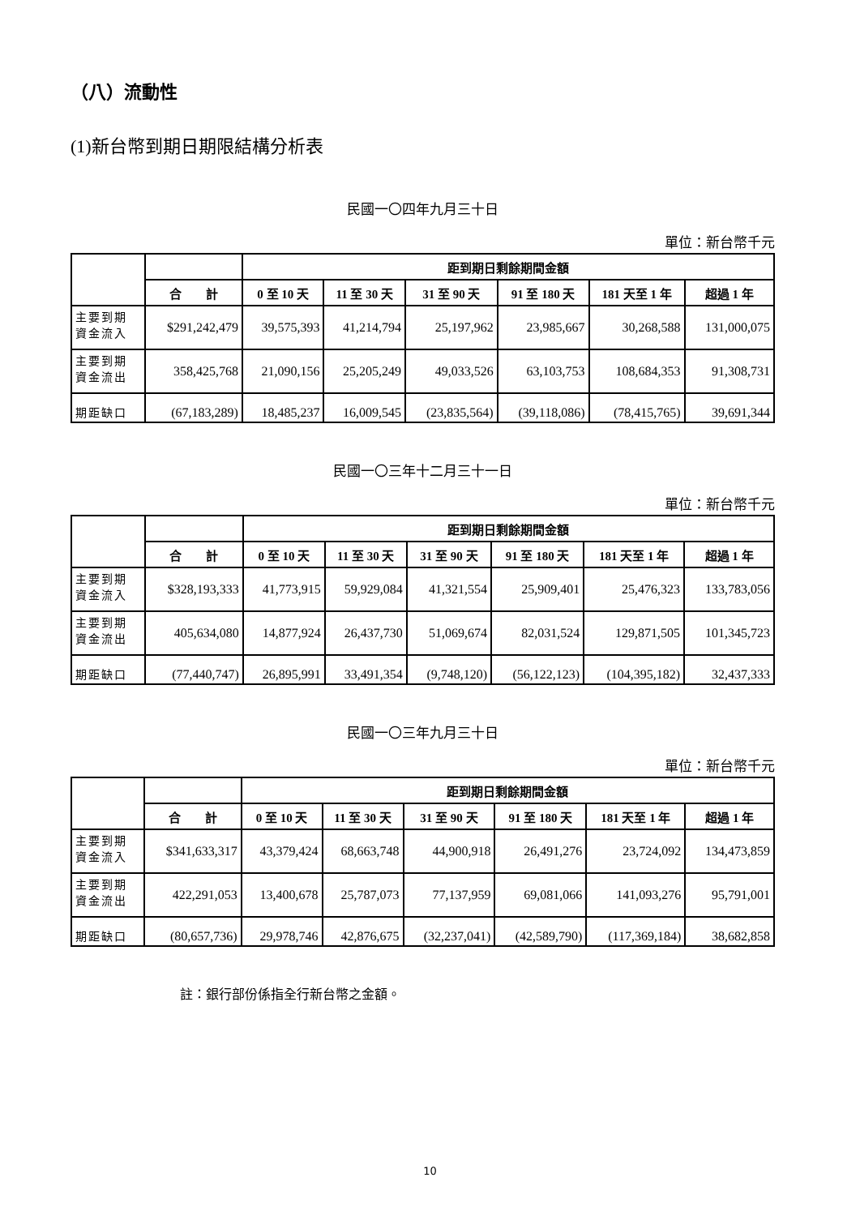（八）流動性
(1)新台幣到期日期限結構分析表
民國一〇四年九月三十日
單位：新台幣千元
| | | 距到期日剩餘期間金額 | | | | | |
| --- | --- | --- | --- | --- | --- | --- | --- |
| | 合 計 | 0 至 10 天 | 11 至 30 天 | 31 至 90 天 | 91 至 180 天 | 181 天至 1 年 | 超過 1 年 |
| 主要到期 資金流入 | $291,242,479 | 39,575,393 | 41,214,794 | 25,197,962 | 23,985,667 | 30,268,588 | 131,000,075 |
| 主要到期 資金流出 | 358,425,768 | 21,090,156 | 25,205,249 | 49,033,526 | 63,103,753 | 108,684,353 | 91,308,731 |
| 期距缺口 | (67,183,289) | 18,485,237 | 16,009,545 | (23,835,564) | (39,118,086) | (78,415,765) | 39,691,344 |
民國一〇三年十二月三十一日
單位：新台幣千元
| | | 距到期日剩餘期間金額 | | | | | |
| --- | --- | --- | --- | --- | --- | --- | --- |
| | 合 計 | 0 至 10 天 | 11 至 30 天 | 31 至 90 天 | 91 至 180 天 | 181 天至 1 年 | 超過 1 年 |
| 主要到期 資金流入 | $328,193,333 | 41,773,915 | 59,929,084 | 41,321,554 | 25,909,401 | 25,476,323 | 133,783,056 |
| 主要到期 資金流出 | 405,634,080 | 14,877,924 | 26,437,730 | 51,069,674 | 82,031,524 | 129,871,505 | 101,345,723 |
| 期距缺口 | (77,440,747) | 26,895,991 | 33,491,354 | (9,748,120) | (56,122,123) | (104,395,182) | 32,437,333 |
民國一〇三年九月三十日
單位：新台幣千元
| | | 距到期日剩餘期間金額 | | | | | |
| --- | --- | --- | --- | --- | --- | --- | --- |
| | 合 計 | 0 至 10 天 | 11 至 30 天 | 31 至 90 天 | 91 至 180 天 | 181 天至 1 年 | 超過 1 年 |
| 主要到期 資金流入 | $341,633,317 | 43,379,424 | 68,663,748 | 44,900,918 | 26,491,276 | 23,724,092 | 134,473,859 |
| 主要到期 資金流出 | 422,291,053 | 13,400,678 | 25,787,073 | 77,137,959 | 69,081,066 | 141,093,276 | 95,791,001 |
| 期距缺口 | (80,657,736) | 29,978,746 | 42,876,675 | (32,237,041) | (42,589,790) | (117,369,184) | 38,682,858 |
註：銀行部份係指全行新台幣之金額。
10